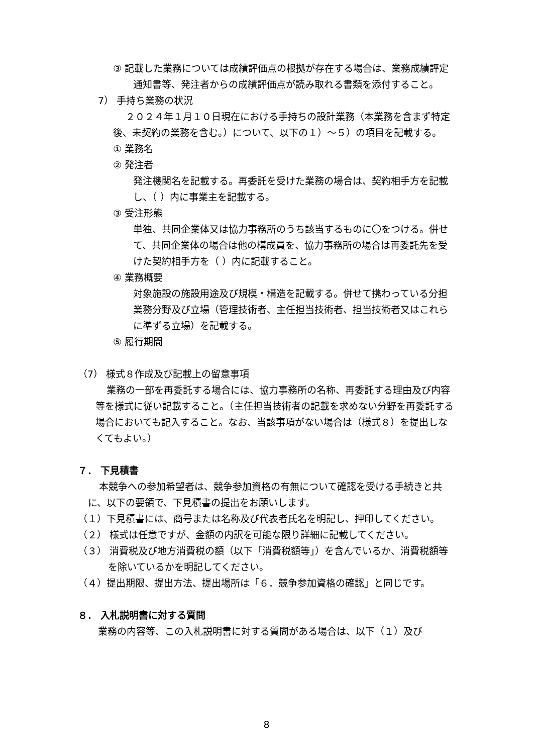③ 記載した業務については成績評価点の根拠が存在する場合は、業務成績評定通知書等、発注者からの成績評価点が読み取れる書類を添付すること。
7） 手持ち業務の状況
２０２４年１月１０日現在における手持ちの設計業務（本業務を含まず特定後、未契約の業務を含む。）について、以下の１）～５）の項目を記載する。
① 業務名
② 発注者
発注機関名を記載する。再委託を受けた業務の場合は、契約相手方を記載し、（ ）内に事業主を記載する。
③ 受注形態
単独、共同企業体又は協力事務所のうち該当するものに〇をつける。併せて、共同企業体の場合は他の構成員を、協力事務所の場合は再委託先を受けた契約相手方を（ ）内に記載すること。
④ 業務概要
対象施設の施設用途及び規模・構造を記載する。併せて携わっている分担業務分野及び立場（管理技術者、主任担当技術者、担当技術者又はこれらに準ずる立場）を記載する。
⑤ 履行期間
（7） 様式８作成及び記載上の留意事項
業務の一部を再委託する場合には、協力事務所の名称、再委託する理由及び内容等を様式に従い記載すること。（主任担当技術者の記載を求めない分野を再委託する場合においても記入すること。なお、当該事項がない場合は（様式８）を提出しなくてもよい。）
７． 下見積書
本競争への参加希望者は、競争参加資格の有無について確認を受ける手続きと共に、以下の要領で、下見積書の提出をお願いします。
（１）下見積書には、商号または名称及び代表者氏名を明記し、押印してください。
（２） 様式は任意ですが、金額の内訳を可能な限り詳細に記載してください。
（３） 消費税及び地方消費税の額（以下「消費税額等」）を含んでいるか、消費税額等を除いているかを明記してください。
（４）提出期限、提出方法、提出場所は「６．競争参加資格の確認」と同じです。
８． 入札説明書に対する質問
業務の内容等、この入札説明書に対する質問がある場合は、以下（１）及び
8